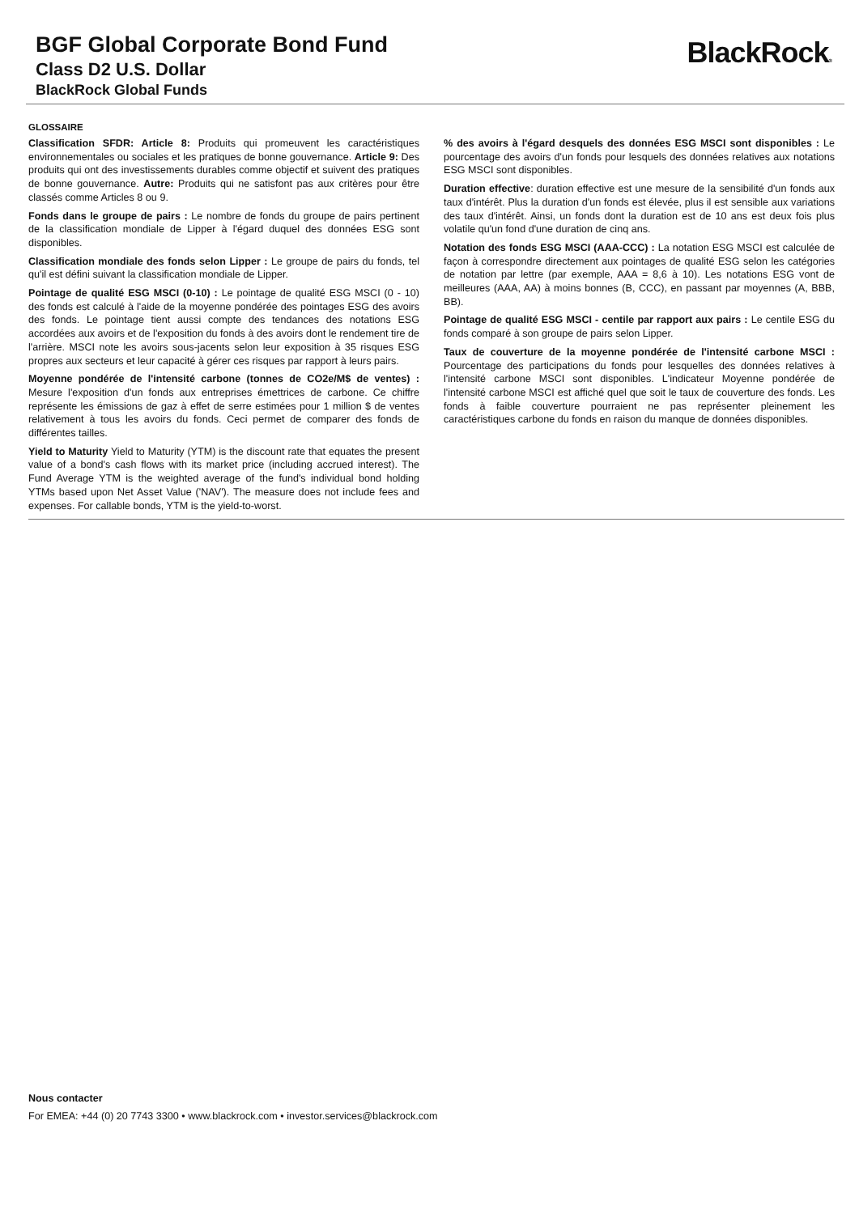BGF Global Corporate Bond Fund
Class D2 U.S. Dollar
BlackRock Global Funds
BlackRock®
GLOSSAIRE
Classification SFDR: Article 8: Produits qui promeuvent les caractéristiques environnementales ou sociales et les pratiques de bonne gouvernance. Article 9: Des produits qui ont des investissements durables comme objectif et suivent des pratiques de bonne gouvernance. Autre: Produits qui ne satisfont pas aux critères pour être classés comme Articles 8 ou 9.
Fonds dans le groupe de pairs : Le nombre de fonds du groupe de pairs pertinent de la classification mondiale de Lipper à l'égard duquel des données ESG sont disponibles.
Classification mondiale des fonds selon Lipper : Le groupe de pairs du fonds, tel qu'il est défini suivant la classification mondiale de Lipper.
Pointage de qualité ESG MSCI (0-10) : Le pointage de qualité ESG MSCI (0 - 10) des fonds est calculé à l'aide de la moyenne pondérée des pointages ESG des avoirs des fonds. Le pointage tient aussi compte des tendances des notations ESG accordées aux avoirs et de l'exposition du fonds à des avoirs dont le rendement tire de l'arrière. MSCI note les avoirs sous-jacents selon leur exposition à 35 risques ESG propres aux secteurs et leur capacité à gérer ces risques par rapport à leurs pairs.
Moyenne pondérée de l'intensité carbone (tonnes de CO2e/M$ de ventes) : Mesure l'exposition d'un fonds aux entreprises émettrices de carbone. Ce chiffre représente les émissions de gaz à effet de serre estimées pour 1 million $ de ventes relativement à tous les avoirs du fonds. Ceci permet de comparer des fonds de différentes tailles.
Yield to Maturity Yield to Maturity (YTM) is the discount rate that equates the present value of a bond's cash flows with its market price (including accrued interest). The Fund Average YTM is the weighted average of the fund's individual bond holding YTMs based upon Net Asset Value ('NAV'). The measure does not include fees and expenses. For callable bonds, YTM is the yield-to-worst.
% des avoirs à l'égard desquels des données ESG MSCI sont disponibles : Le pourcentage des avoirs d'un fonds pour lesquels des données relatives aux notations ESG MSCI sont disponibles.
Duration effective: duration effective est une mesure de la sensibilité d'un fonds aux taux d'intérêt. Plus la duration d'un fonds est élevée, plus il est sensible aux variations des taux d'intérêt. Ainsi, un fonds dont la duration est de 10 ans est deux fois plus volatile qu'un fond d'une duration de cinq ans.
Notation des fonds ESG MSCI (AAA-CCC) : La notation ESG MSCI est calculée de façon à correspondre directement aux pointages de qualité ESG selon les catégories de notation par lettre (par exemple, AAA = 8,6 à 10). Les notations ESG vont de meilleures (AAA, AA) à moins bonnes (B, CCC), en passant par moyennes (A, BBB, BB).
Pointage de qualité ESG MSCI - centile par rapport aux pairs : Le centile ESG du fonds comparé à son groupe de pairs selon Lipper.
Taux de couverture de la moyenne pondérée de l'intensité carbone MSCI : Pourcentage des participations du fonds pour lesquelles des données relatives à l'intensité carbone MSCI sont disponibles. L'indicateur Moyenne pondérée de l'intensité carbone MSCI est affiché quel que soit le taux de couverture des fonds. Les fonds à faible couverture pourraient ne pas représenter pleinement les caractéristiques carbone du fonds en raison du manque de données disponibles.
Nous contacter
For EMEA: +44 (0) 20 7743 3300 • www.blackrock.com • investor.services@blackrock.com